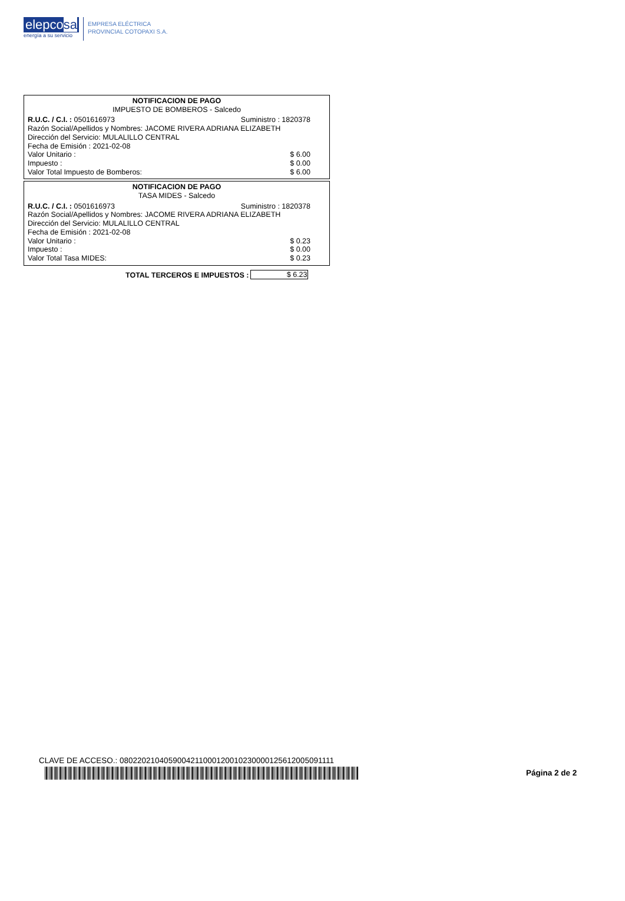elepcosa
energía a su servicio
EMPRESA ELÉCTRICA
PROVINCIAL COTOPAXI S.A.
NOTIFICACION DE PAGO
IMPUESTO DE BOMBEROS - Salcedo
R.U.C. / C.I. : 0501616973 Suministro : 1820378
Razón Social/Apellidos y Nombres: JACOME RIVERA ADRIANA ELIZABETH
Dirección del Servicio: MULALILLO CENTRAL
Fecha de Emisión : 2021-02-08
Valor Unitario : $ 6.00
Impuesto : $ 0.00
Valor Total Impuesto de Bomberos: $ 6.00
NOTIFICACION DE PAGO
TASA MIDES - Salcedo
R.U.C. / C.I. : 0501616973 Suministro : 1820378
Razón Social/Apellidos y Nombres: JACOME RIVERA ADRIANA ELIZABETH
Dirección del Servicio: MULALILLO CENTRAL
Fecha de Emisión : 2021-02-08
Valor Unitario : $ 0.23
Impuesto : $ 0.00
Valor Total Tasa MIDES: $ 0.23
TOTAL TERCEROS E IMPUESTOS : $ 6.23
CLAVE DE ACCESO.: 0802202104059004211000120010230000125612005091111
Página 2 de 2